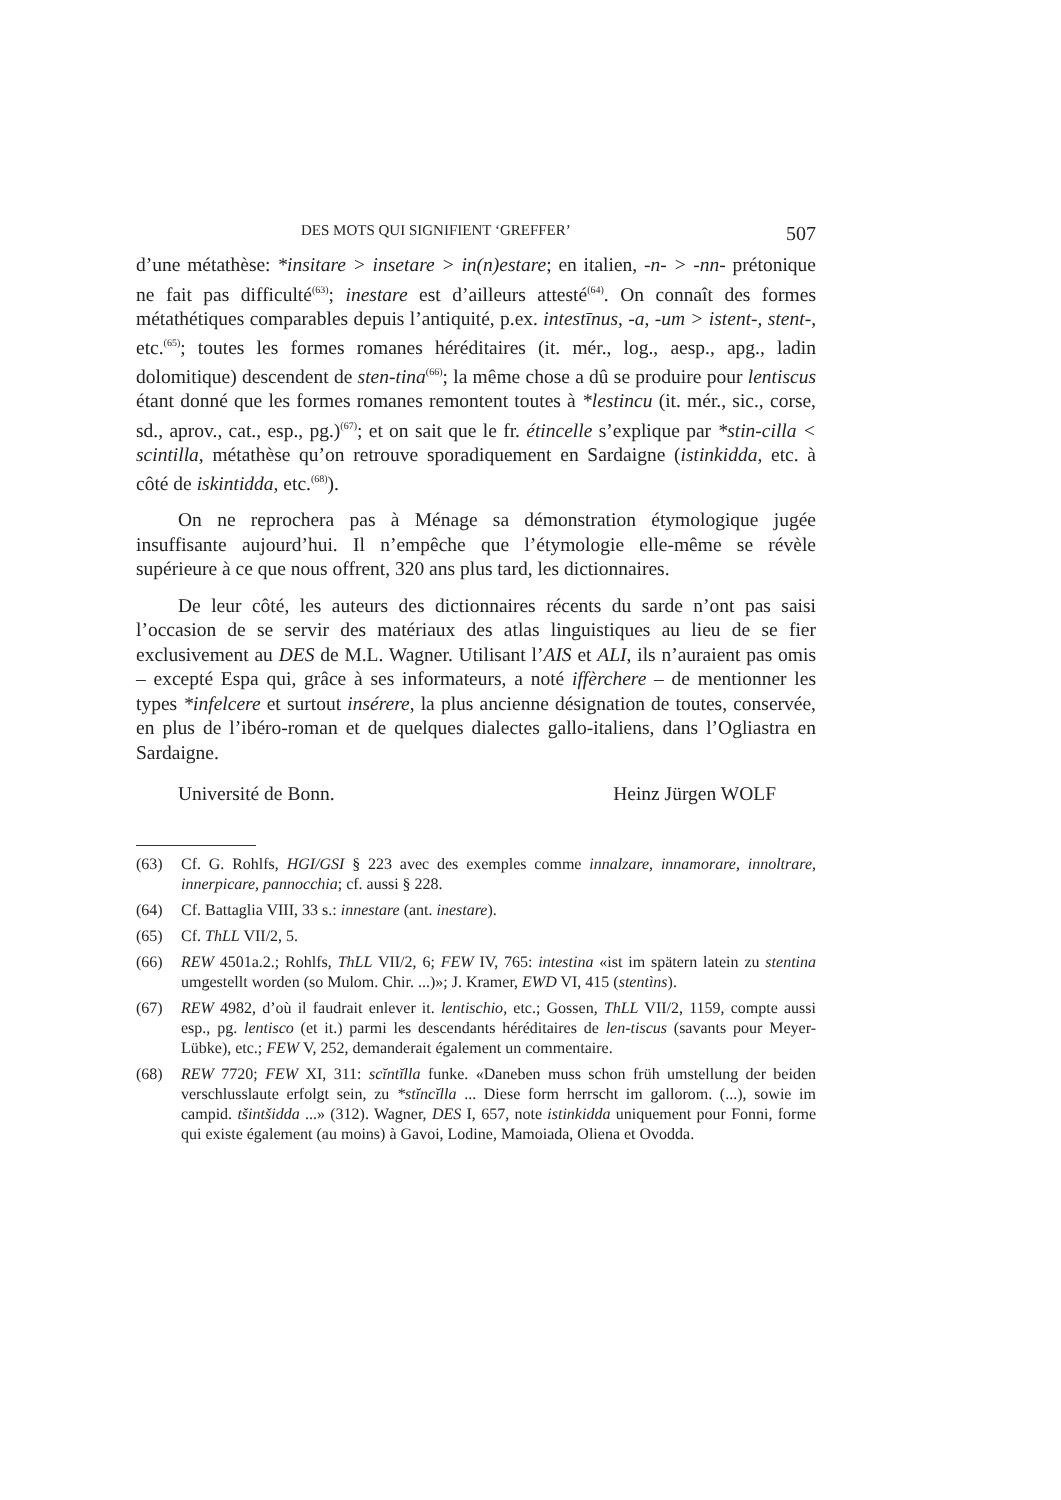DES MOTS QUI SIGNIFIENT ‘GREFFER’ 507
d’une métathèse: *insitare > insetare > in(n)estare; en italien, -n- > -nn- prétonique ne fait pas difficulté<sup>(63)</sup>; inestare est d’ailleurs attesté<sup>(64)</sup>. On connaît des formes métathétiques comparables depuis l’antiquité, p.ex. intestīnus, -a, -um > istent-, stent-, etc.<sup>(65)</sup>; toutes les formes romanes héréditaires (it. mér., log., aesp., apg., ladin dolomitique) descendent de sten-tina<sup>(66)</sup>; la même chose a dû se produire pour lentiscus étant donné que les formes romanes remontent toutes à *lestincu (it. mér., sic., corse, sd., aprov., cat., esp., pg.)<sup>(67)</sup>; et on sait que le fr. étincelle s’explique par *stin-cilla < scintilla, métathèse qu’on retrouve sporadiquement en Sardaigne (istinkidda, etc. à côté de iskintidda, etc.<sup>(68)</sup>).
On ne reprochera pas à Ménage sa démonstration étymologique jugée insuffisante aujourd’hui. Il n’empêche que l’étymologie elle-même se révèle supérieure à ce que nous offrent, 320 ans plus tard, les dictionnaires.
De leur côté, les auteurs des dictionnaires récents du sarde n’ont pas saisi l’occasion de se servir des matériaux des atlas linguistiques au lieu de se fier exclusivement au DES de M.L. Wagner. Utilisant l’AIS et ALI, ils n’auraient pas omis – excepté Espa qui, grâce à ses informateurs, a noté iffèrchere – de mentionner les types *infelcere et surtout insérere, la plus ancienne désignation de toutes, conservée, en plus de l’ibéro-roman et de quelques dialectes gallo-italiens, dans l’Ogliastra en Sardaigne.
Université de Bonn. Heinz Jürgen WOLF
(63) Cf. G. Rohlfs, HGI/GSI § 223 avec des exemples comme innalzare, innamorare, innoltrare, innerpicare, pannocchia; cf. aussi § 228.
(64) Cf. Battaglia VIII, 33 s.: innestare (ant. inestare).
(65) Cf. ThLL VII/2, 5.
(66) REW 4501a.2.; Rohlfs, ThLL VII/2, 6; FEW IV, 765: intestina «ist im spätern latein zu stentina umgestellt worden (so Mulom. Chir. ...)»; J. Kramer, EWD VI, 415 (stentìns).
(67) REW 4982, d’où il faudrait enlever it. lentischio, etc.; Gossen, ThLL VII/2, 1159, compte aussi esp., pg. lentisco (et it.) parmi les descendants héréditaires de len-tiscus (savants pour Meyer-Lübke), etc.; FEW V, 252, demanderait également un commentaire.
(68) REW 7720; FEW XI, 311: scĭntĭlla funke. «Daneben muss schon früh umstellung der beiden verschlusslaute erfolgt sein, zu *stĭncĭlla ... Diese form herrscht im gallorom. (...), sowie im campid. tšintšidda ...» (312). Wagner, DES I, 657, note istinkidda uniquement pour Fonni, forme qui existe également (au moins) à Gavoi, Lodine, Mamoiada, Oliena et Ovodda.